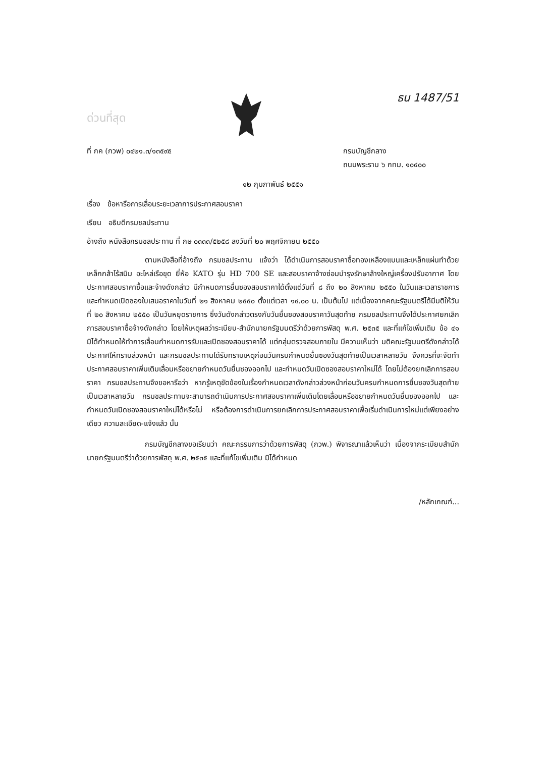ด่วนที่สุด
ธน 1487/51
ที่ กค (กวพ) ๐๔๒๑.๓/๑๓๕๙๕ กรมบัญชีกลาง
ถนนพระราม ๖ กทม. ๑๐๔๐๐
๑๒ กุมภาพันธ์ ๒๕๕๑
เรื่อง ข้อหารือการเลื่อนระยะเวลาการประกาศสอบราคา
เรียน อธิบดีกรมชลประทาน
อ้างถึง หนังสือกรมชลประทาน ที่ กษ ๐๓๓๓/๕๒๕๘ ลงวันที่ ๒๐ พฤศจิกายน ๒๕๕๐
ตามหนังสือที่อ้างถึง กรมชลประทาน แจ้งว่า ได้ดำเนินการสอบราคาซื้อทองเหลืองแบนและเหล็กแผ่นทำด้วยเหล็กกล้าไร้สนิม อะไหล่เรือขุด ยี่ห้อ KATO รุ่น HD 700 SE และสอบราคาจ้างซ่อมบำรุงรักษาล้างใหญ่เครื่องปรับอากาศ โดยประกาศสอบราคาซื้อและจ้างดังกล่าว มีกำหนดการยื่นซองสอบราคาได้ตั้งแต่วันที่ ๘ ถึง ๒๐ สิงหาคม ๒๕๕๐ ในวันและเวลาราชการ และกำหนดเปิดซองใบเสนอราคาในวันที่ ๒๑ สิงหาคม ๒๕๕๐ ตั้งแต่เวลา ๑๔.๐๐ น. เป็นต้นไป แต่เนื่องจากคณะรัฐมนตรีได้มีมติให้วันที่ ๒๐ สิงหาคม ๒๕๕๐ เป็นวันหยุดราชการ ซึ่งวันดังกล่าวตรงกับวันยื่นซองสอบราคาวันสุดท้าย กรมชลประทานจึงได้ประกาศยกเลิกการสอบราคาซื้อจ้างดังกล่าว โดยให้เหตุผลว่าระเบียบ-สำนักนายกรัฐมนตรีว่าด้วยการพัสดุ พ.ศ. ๒๕๓๕ และที่แก้ไขเพิ่มเติม ข้อ ๔๑ มิได้กำหนดให้ทำการเลื่อนกำหนดการรับและเปิดซองสอบราคาได้ แต่กลุ่มตรวจสอบภายใน มีความเห็นว่า มติคณะรัฐมนตรีดังกล่าวได้ประกาศให้ทราบล่วงหน้า และกรมชลประทานได้รับทราบเหตุก่อนวันครบกำหนดยื่นซองวันสุดท้ายเป็นเวลาหลายวัน จึงควรที่จะจัดทำประกาศสอบราคาเพิ่มเติมเลื่อนหรือขยายกำหนดวันยื่นซองออกไป และกำหนดวันเปิดซองสอบราคาใหม่ได้ โดยไม่ต้องยกเลิกการสอบราคา กรมชลประทานจึงขอหารือว่า หากรู้เหตุขัดข้องในเรื่องกำหนดเวลาดังกล่าวล่วงหน้าก่อนวันครบกำหนดการยื่นซองวันสุดท้ายเป็นเวลาหลายวัน กรมชลประทานจะสามารถดำเนินการประกาศสอบราคาเพิ่มเติมโดยเลื่อนหรือขยายกำหนดวันยื่นซองออกไป และกำหนดวันเปิดซองสอบราคาใหม่ได้หรือไม่ หรือต้องการดำเนินการยกเลิกการประกาศสอบราคาเพื่อเริ่มดำเนินการใหม่แต่เพียงอย่างเดียว ความละเอียด-แจ้งแล้ว นั้น
กรมบัญชีกลางขอเรียนว่า คณะกรรมการว่าด้วยการพัสดุ (กวพ.) พิจารณาแล้วเห็นว่า เนื่องจากระเบียบสำนักนายกรัฐมนตรีว่าด้วยการพัสดุ พ.ศ. ๒๕๓๕ และที่แก้ไขเพิ่มเติม มิได้กำหนด
/หลักเกณฑ์...